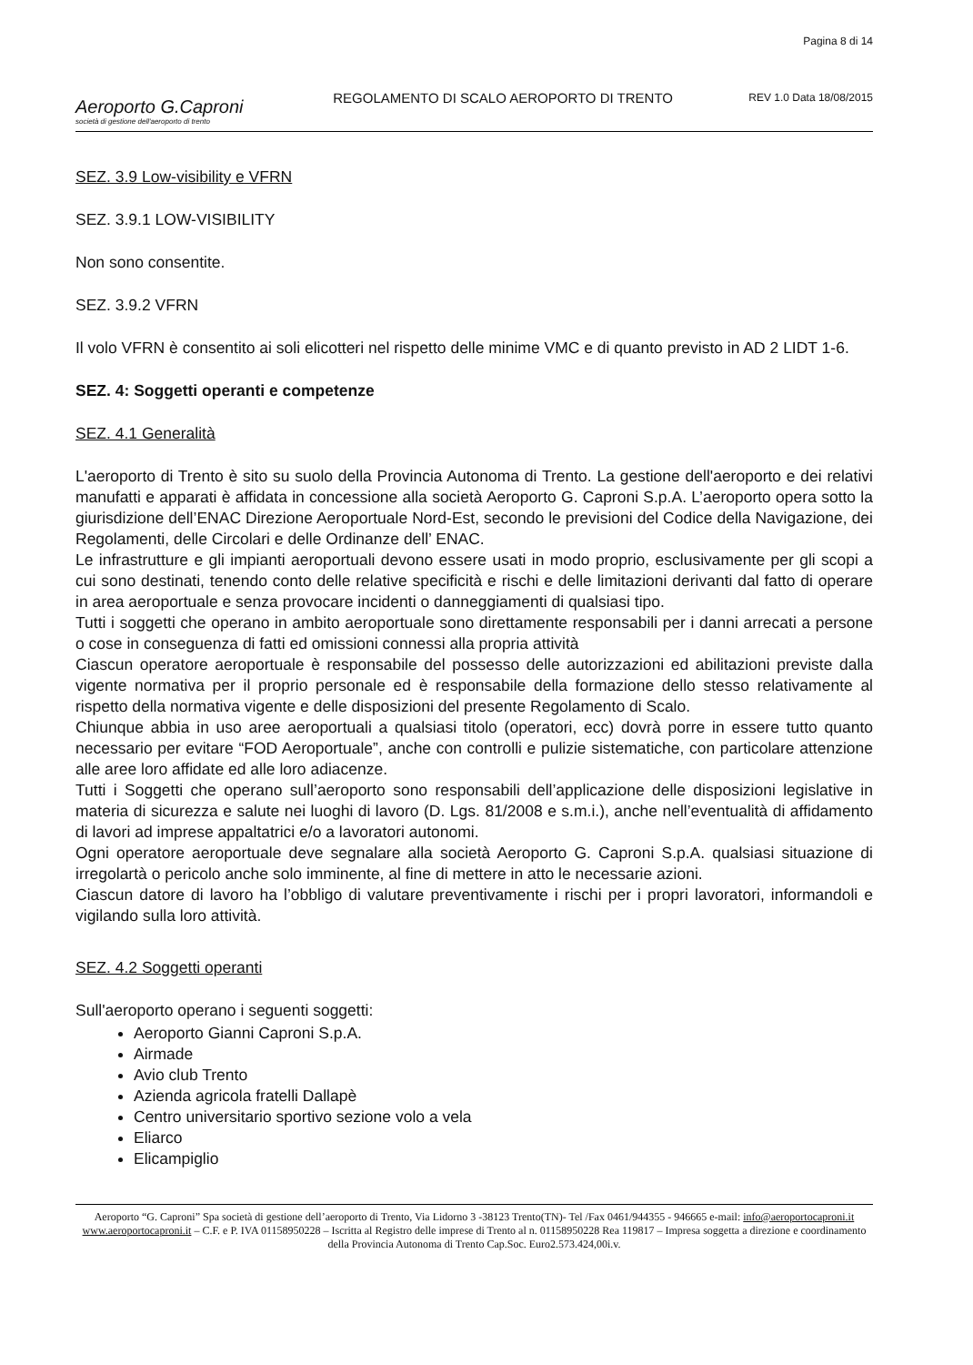Aeroporto G.Caproni
società di gestione dell'aeroporto di trento
REGOLAMENTO DI SCALO AEROPORTO DI TRENTO
Pagina 8 di 14
REV 1.0 Data 18/08/2015
SEZ. 3.9 Low-visibility e VFRN
SEZ. 3.9.1 LOW-VISIBILITY
Non sono consentite.
SEZ. 3.9.2 VFRN
Il volo VFRN è consentito ai soli elicotteri nel rispetto delle minime VMC e di quanto previsto in AD 2 LIDT 1-6.
SEZ. 4: Soggetti operanti e competenze
SEZ. 4.1 Generalità
L'aeroporto di Trento è sito su suolo della Provincia Autonoma di Trento. La gestione dell'aeroporto e dei relativi manufatti e apparati è affidata in concessione alla società Aeroporto G. Caproni S.p.A. L’aeroporto opera sotto la giurisdizione dell’ENAC Direzione Aeroportuale Nord-Est, secondo le previsioni del Codice della Navigazione, dei Regolamenti, delle Circolari e delle Ordinanze dell’ ENAC.
Le infrastrutture e gli impianti aeroportuali devono essere usati in modo proprio, esclusivamente per gli scopi a cui sono destinati, tenendo conto delle relative specificità e rischi e delle limitazioni derivanti dal fatto di operare in area aeroportuale e senza provocare incidenti o danneggiamenti di qualsiasi tipo.
Tutti i soggetti che operano in ambito aeroportuale sono direttamente responsabili per i danni arrecati a persone o cose in conseguenza di fatti ed omissioni connessi alla propria attività
Ciascun operatore aeroportuale è responsabile del possesso delle autorizzazioni ed abilitazioni previste dalla vigente normativa per il proprio personale ed è responsabile della formazione dello stesso relativamente al rispetto della normativa vigente e delle disposizioni del presente Regolamento di Scalo.
Chiunque abbia in uso aree aeroportuali a qualsiasi titolo (operatori, ecc) dovrà porre in essere tutto quanto necessario per evitare “FOD Aeroportuale”, anche con controlli e pulizie sistematiche, con particolare attenzione alle aree loro affidate ed alle loro adiacenze.
Tutti i Soggetti che operano sull’aeroporto sono responsabili dell’applicazione delle disposizioni legislative in materia di sicurezza e salute nei luoghi di lavoro (D. Lgs. 81/2008 e s.m.i.), anche nell’eventualità di affidamento di lavori ad imprese appaltatrici e/o a lavoratori autonomi.
Ogni operatore aeroportuale deve segnalare alla società Aeroporto G. Caproni S.p.A. qualsiasi situazione di irregolartà o pericolo anche solo imminente, al fine di mettere in atto le necessarie azioni.
Ciascun datore di lavoro ha l’obbligo di valutare preventivamente i rischi per i propri lavoratori, informandoli e vigilando sulla loro attività.
SEZ. 4.2 Soggetti operanti
Sull'aeroporto operano i seguenti soggetti:
Aeroporto Gianni Caproni S.p.A.
Airmade
Avio club Trento
Azienda agricola fratelli Dallapè
Centro universitario sportivo sezione volo a vela
Eliarco
Elicampiglio
Aeroporto “G. Caproni” Spa società di gestione dell’aeroporto di Trento, Via Lidorno 3 -38123 Trento(TN)- Tel /Fax 0461/944355 - 946665 e-mail: info@aeroportocaproni.it www.aeroportocaproni.it – C.F. e P. IVA 01158950228 – Iscritta al Registro delle imprese di Trento al n. 01158950228 Rea 119817 – Impresa soggetta a direzione e coordinamento della Provincia Autonoma di Trento Cap.Soc. Euro2.573.424,00i.v.